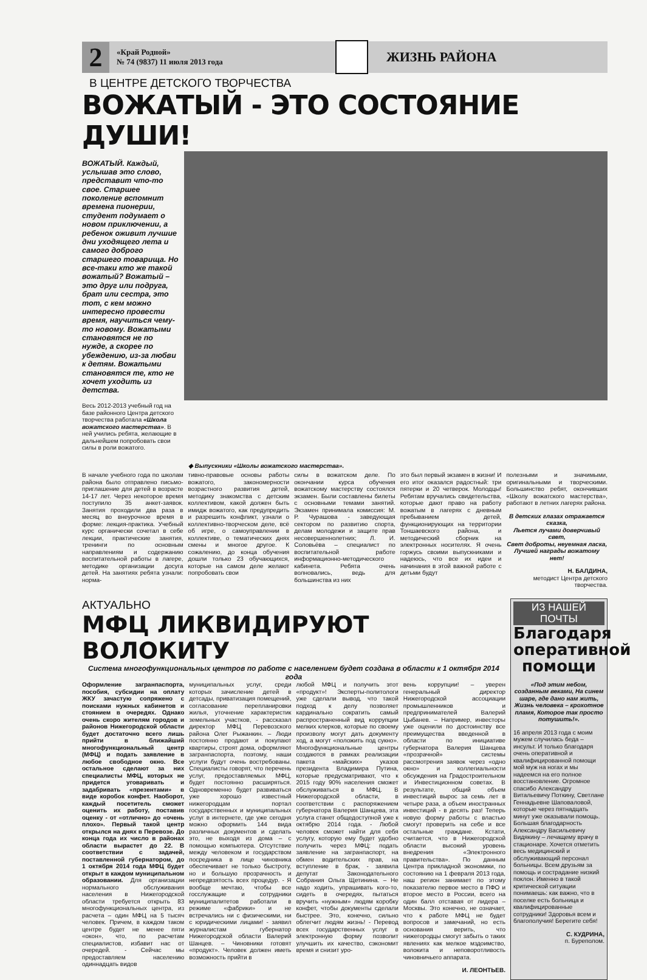2
«Край Родной»
№ 74 (9837) 11 июля 2013 года
ЖИЗНЬ РАЙОНА
В ЦЕНТРЕ ДЕТСКОГО ТВОРЧЕСТВА
ВОЖАТЫЙ - ЭТО СОСТОЯНИЕ ДУШИ!
ВОЖАТЫЙ. Каждый, услышав это слово, представит что-то свое. Старшее поколение вспомнит времена пионерии, студент подумает о новом приключении, а ребенок оживит лучшие дни уходящего лета и самого доброго старшего товарища. Но все-таки кто же такой вожатый? Вожатый – это друг или подруга, брат или сестра, это тот, с кем можно интересно провести время, научиться чему-то новому. Вожатыми становятся не по нужде, а скорее по убеждению, из-за любви к детям. Вожатыми становятся те, кто не хочет уходить из детства.
Весь 2012-2013 учебный год на базе районного Центра детского творчества работала «Школа вожатского мастерства». В ней учились ребята, желающие в дальнейшем попробовать свои силы в роли вожатого.
◆ Выпускники «Школы вожатского мастерства».
В начале учебного года по школам района было отправлено письмо-приглашение для детей в возрасте 14-17 лет. Через некоторое время поступило 35 анкет-заявок. Занятия проходили два раза в месяц во внеурочное время в форме: лекция-практика. Учебный курс органически сочетал в себе лекции, практические занятия, тренинги по основным направлениям и содержанию воспитательной работы в лагере, методике организации досуга детей. На занятиях ребята узнали: норма-
тивно-правовые основы работы вожатого, закономерности возрастного развития детей, методику знакомства с детским коллективом, какой должен быть имидж вожатого, как предупредить и разрешить конфликт, узнали о коллективно-творческом деле, всё об игре, о самоуправлении в коллективе, о тематических днях смены и многое другое. К сожалению, до конца обучения дошли только 23 обучающихся, которые на самом деле желают попробовать свои
силы в вожатском деле. По окончании курса обучения вожатскому мастерству состоялся экзамен. Были составлены билеты с основными темами занятий. Экзамен принимала комиссия: М. Р. Чурашова - заведующая сектором по развитию спорта, делам молодежи и защите прав несовершеннолетних; Л. И. Соловьёва – специалист по воспитательной работе информационно-методического кабинета. Ребята очень волновались, ведь для большинства из них
это был первый экзамен в жизни! И его итог оказался радостный: три пятерки и 20 четверок. Молодцы! Ребятам вручались свидетельства, которые дают право на работу вожатым в лагерях с дневным пребыванием детей, функционирующих на территории Тоншаевского района, и методический сборник на электронных носителях. Я очень горжусь своими выпускниками и надеюсь, что все их идеи и начинания в этой важной работе с детьми будут
полезными и значимыми, оригинальными и творческими. Большинство ребят, окончивших «Школу вожатского мастерства», работают в летних лагерях района.
В детских глазах отражается сказка,
Льется лучами доверчивый свет,
Свет доброты, неуемная ласка,
Лучшей награды вожатому нет!
Н. БАЛДИНА,
методист Центра детского творчества.
АКТУАЛЬНО
МФЦ ЛИКВИДИРУЮТ ВОЛОКИТУ
Система многофункциональных центров по работе с населением будет создана в области к 1 октября 2014 года
Оформление загранпаспорта, пособия, субсидии на оплату ЖКУ зачастую сопряжено с поисками нужных кабинетов и стоянием в очередях. Однако очень скоро жителям городов и районов Нижегородской области будет достаточно всего лишь прийти в ближайший многофункциональный центр (МФЦ) и подать заявление в любое свободное окно. Все остальное сделают за них специалисты МФЦ, которых не придется уговаривать и задабривать «презентами» в виде коробок конфет. Наоборот, каждый посетитель сможет оценить их работу, поставив оценку - от «отлично» до «очень плохо». Первый такой центр открылся на днях в Перевозе. До конца года их число в районах области вырастет до 22. В соответствии с задачей, поставленной губернатором, до 1 октября 2014 года МФЦ будет открыт в каждом муниципальном образовании. Для организации нормального обслуживания населения в Нижегородской области требуется открыть 83 многофункциональных центра, из расчета – один МФЦ на 5 тысяч человек. Причем, в каждом таком центре будет не менее пяти «окон», что, по расчетам специалистов, избавит нас от очередей. - Сейчас мы предоставляем населению одиннадцать видов
муниципальных услуг, среди которых зачисление детей в детсады, приватизация помещений, согласование перепланировки жилья, уточнение характеристик земельных участков, - рассказал директор МФЦ Перевозского района Олег Рыжанкин. – Люди постоянно продают и покупают квартиры, строят дома, оформляют загранпаспорта, поэтому, наши услуги будут очень востребованы. Специалисты говорят, что перечень услуг, предоставляемых МФЦ, будет постоянно расширяться. Одновременно будет развиваться уже хорошо известный нижегородцам портал государственных и муниципальных услуг в интернете, где уже сегодня можно оформить 144 вида различных документов и сделать это, не выходя из дома – с помощью компьютера. Отсутствие между человеком и государством посредника в лице чиновника обеспечивает не только быстроту, но и большую прозрачность и непредвзятость всех процедур. - Я вообще мечтаю, чтобы все госслужащие и сотрудники муниципалитетов работали в режиме «фабрики» и не встречались ни с физическими, ни с юридическими лицами! - заявил журналистам губернатор Нижегородской области Валерий Шанцев. – Чиновники готовят «продукт». Человек должен иметь возможность прийти в
любой МФЦ и получить этот «продукт»! Эксперты-политологи уже сделали вывод, что такой подход к делу позволяет кардинально сократить самый распространенный вид коррупции мелких клерков, которые по своему произволу могут дать документу ход, а могут «положить под сукно». Многофункциональные центры создаются в рамках реализации пакета «майских» указов президента Владимира Путина, которые предусматривают, что к 2015 году 90% населения сможет обслуживаться в МФЦ. В Нижегородской области, в соответствии с распоряжением губернатора Валерия Шанцева, эта услуга станет общедоступной уже к октябрю 2014 года. - Любой человек сможет найти для себя услугу, которую ему будет удобно получить через МФЦ: подать заявление на загранпаспорт, на обмен водительских прав, на вступление в брак, - заявила депутат Законодательного Собрания Ольга Щетинина. – Не надо ходить, упрашивать кого-то, сидеть в очередях, пытаться вручить «нужным» людям коробку конфет, чтобы документы сделали быстрее. Это, конечно, сильно облегчит людям жизнь! - Перевод всех государственных услуг в электронную форму позволит улучшить их качество, сэкономит время и снизит уро-
вень коррупции! – уверен генеральный директор Нижегородской ассоциации промышленников и предпринимателей Валерий Цыбанев. – Например, инвесторы уже оценили по достоинству все преимущества введенной в области по инициативе губернатора Валерия Шанцева «прозрачной» системы рассмотрения заявок через «одно окно» и коллегиальности обсуждения на Градостроительном и Инвестиционном советах. В результате, общий объем инвестиций вырос за семь лет в четыре раза, а объем иностранных инвестиций - в десять раз! Теперь новую форму работы с властью смогут проверить на себе и все остальные граждане. Кстати, считается, что в Нижегородской области высокий уровень внедрения «Электронного правительства». По данным Центра прикладной экономики, по состоянию на 1 февраля 2013 года, наш регион занимает по этому показателю первое место в ПФО и второе место в России, всего на один балл отставая от лидера – Москвы. Это конечно, не означает, что к работе МФЦ не будет вопросов и замечаний, но есть основания верить, что нижегородцы смогут забыть о таких явлениях как мелкое мздоимство, волокита и неповоротливость чиновничьего аппарата.
И. ЛЕОНТЬЕВ.
ИЗ НАШЕЙ ПОЧТЫ
Благодаря оперативной помощи
«Под этим небом, созданным веками, На синем шаре, где дано нам жить, Жизнь человека – крохотное пламя, Которое так просто потушить!».
16 апреля 2013 года с моим мужем случилась беда – инсульт. И только благодаря очень оперативной и квалифицированной помощи мой муж на ногах и мы надеемся на его полное восстановление. Огромное спасибо Александру Витальевичу Поткину, Светлане Геннадьевне Шаповаловой, которые через пятнадцать минут уже оказывали помощь. Большая благодарность Александру Васильевичу Видякину – лечащему врачу в стационаре. Хочется отметить весь медицинский и обслуживающий персонал больницы. Всем друзьям за помощь и сострадание низкий поклон. Именно в такой критической ситуации понимаешь: как важно, что в поселке есть больница и квалифицированные сотрудники! Здоровья всем и благополучия! Берегите себя!
С. КУДРИНА,
п. Буреполом.